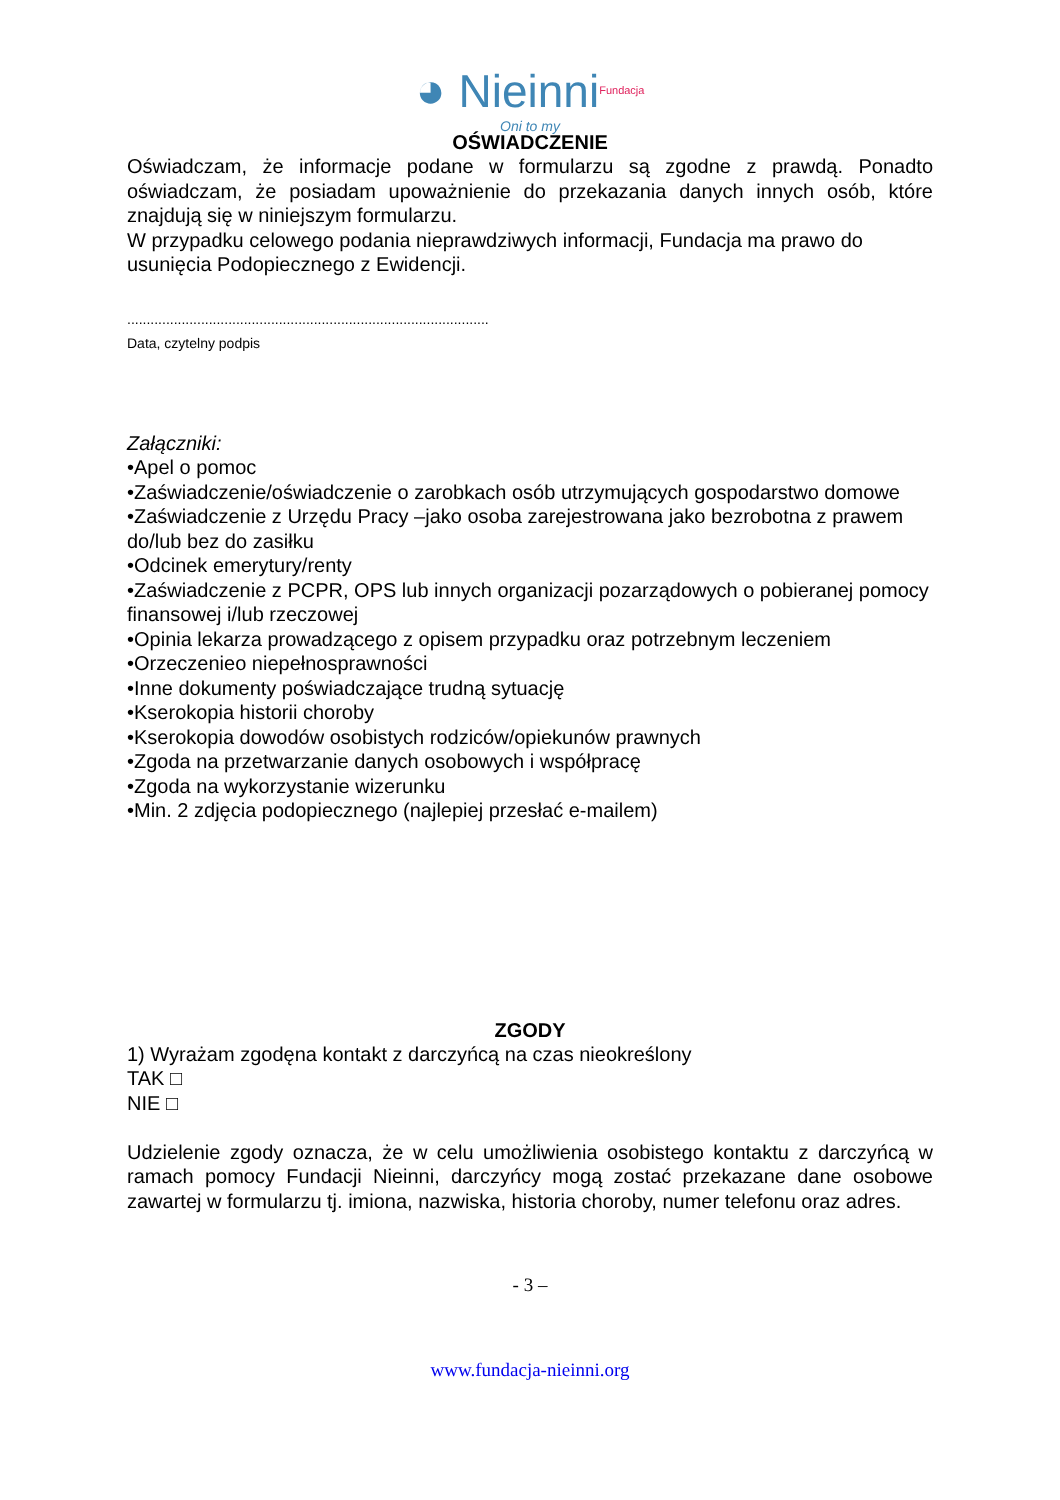◕ NieinniFundacja
Oni to my
OŚWIADCZENIE
Oświadczam, że informacje podane w formularzu są zgodne z prawdą. Ponadto oświadczam, że posiadam upoważnienie do przekazania danych innych osób, które znajdują się w niniejszym formularzu.
W przypadku celowego podania nieprawdziwych informacji, Fundacja ma prawo do usunięcia Podopiecznego z Ewidencji.
.............................................................................................
Data, czytelny podpis
Załączniki:
•Apel o pomoc
•Zaświadczenie/oświadczenie o zarobkach osób utrzymujących gospodarstwo domowe
•Zaświadczenie z Urzędu Pracy –jako osoba zarejestrowana jako bezrobotna z prawem do/lub bez do zasiłku
•Odcinek emerytury/renty
•Zaświadczenie z PCPR, OPS lub innych organizacji pozarządowych o pobieranej pomocy finansowej i/lub rzeczowej
•Opinia lekarza prowadzącego z opisem przypadku oraz potrzebnym leczeniem
•Orzeczenieo niepełnosprawności
•Inne dokumenty poświadczające trudną sytuację
•Kserokopia historii choroby
•Kserokopia dowodów osobistych rodziców/opiekunów prawnych
•Zgoda na przetwarzanie danych osobowych i współpracę
•Zgoda na wykorzystanie wizerunku
•Min. 2 zdjęcia podopiecznego (najlepiej przesłać e-mailem)
ZGODY
1) Wyrażam zgodęna kontakt z darczyńcą na czas nieokreślony
TAK □
NIE □
Udzielenie zgody oznacza, że w celu umożliwienia osobistego kontaktu z darczyńcą w ramach pomocy Fundacji Nieinni, darczyńcy mogą zostać przekazane dane osobowe zawartej w formularzu tj. imiona, nazwiska, historia choroby, numer telefonu oraz adres.
- 3 –
www.fundacja-nieinni.org